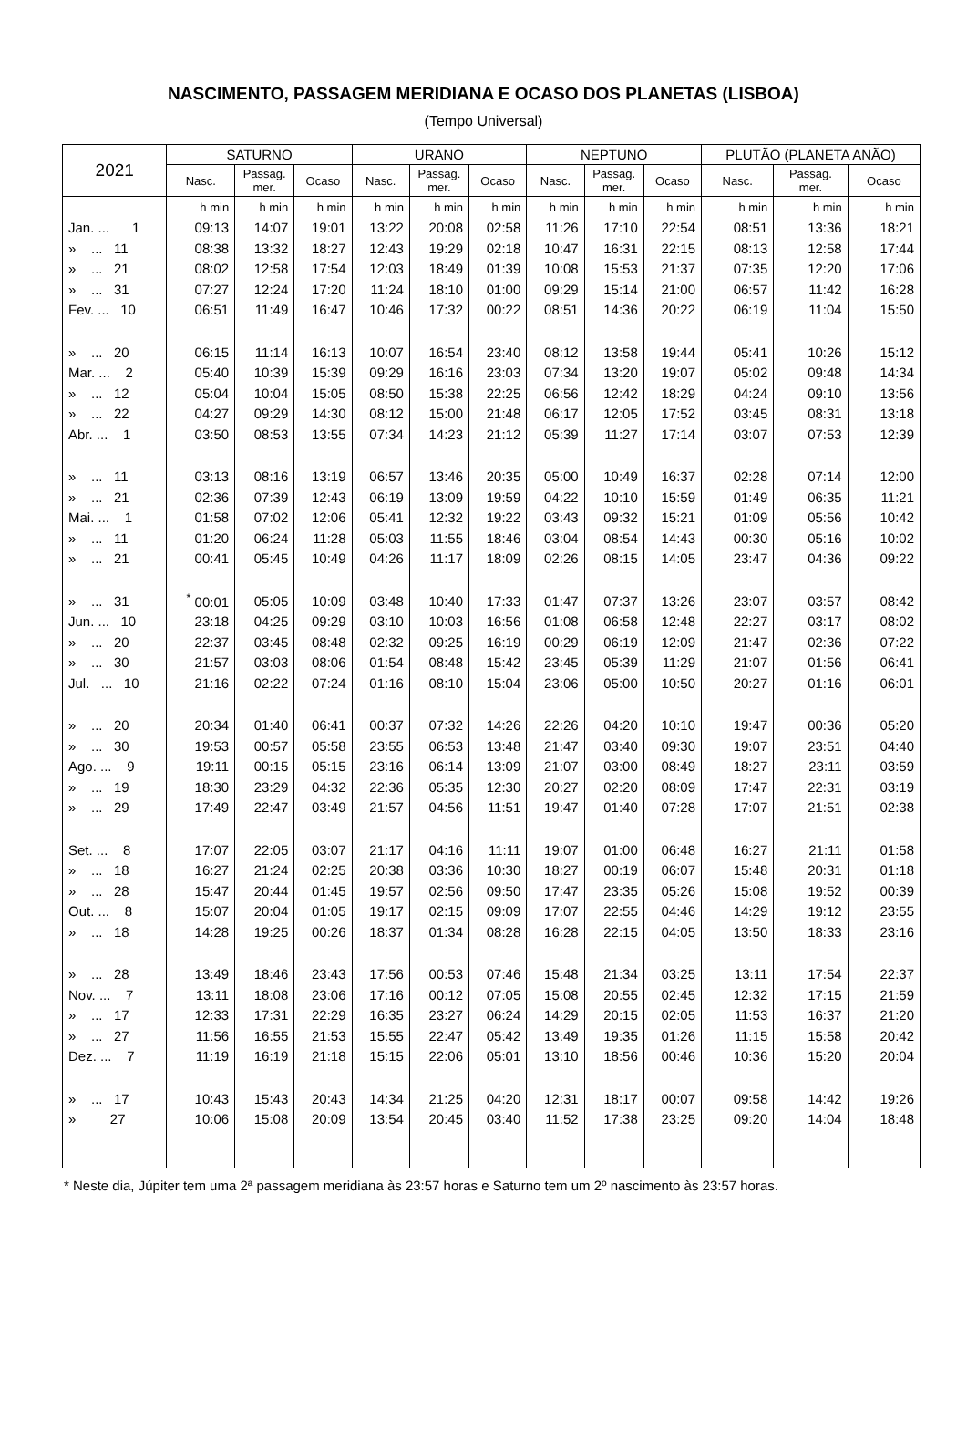NASCIMENTO, PASSAGEM MERIDIANA E OCASO DOS PLANETAS (LISBOA)
(Tempo Universal)
| 2021 | SATURNO | | | URANO | | | NEPTUNO | | | PLUTÃO (PLANETA ANÃO) | | |
| --- | --- | --- | --- | --- | --- | --- | --- | --- | --- | --- | --- | --- |
| | Nasc. | Passag. mer. | Ocaso | Nasc. | Passag. mer. | Ocaso | Nasc. | Passag. mer. | Ocaso | Nasc. | Passag. mer. | Ocaso |
| | h min | h min | h min | h min | h min | h min | h min | h min | h min | h min | h min | h min |
| Jan. ... 1 | 09:13 | 14:07 | 19:01 | 13:22 | 20:08 | 02:58 | 11:26 | 17:10 | 22:54 | 08:51 | 13:36 | 18:21 |
| » ... 11 | 08:38 | 13:32 | 18:27 | 12:43 | 19:29 | 02:18 | 10:47 | 16:31 | 22:15 | 08:13 | 12:58 | 17:44 |
| » ... 21 | 08:02 | 12:58 | 17:54 | 12:03 | 18:49 | 01:39 | 10:08 | 15:53 | 21:37 | 07:35 | 12:20 | 17:06 |
| » ... 31 | 07:27 | 12:24 | 17:20 | 11:24 | 18:10 | 01:00 | 09:29 | 15:14 | 21:00 | 06:57 | 11:42 | 16:28 |
| Fev. ... 10 | 06:51 | 11:49 | 16:47 | 10:46 | 17:32 | 00:22 | 08:51 | 14:36 | 20:22 | 06:19 | 11:04 | 15:50 |
| » ... 20 | 06:15 | 11:14 | 16:13 | 10:07 | 16:54 | 23:40 | 08:12 | 13:58 | 19:44 | 05:41 | 10:26 | 15:12 |
| Mar. ... 2 | 05:40 | 10:39 | 15:39 | 09:29 | 16:16 | 23:03 | 07:34 | 13:20 | 19:07 | 05:02 | 09:48 | 14:34 |
| » ... 12 | 05:04 | 10:04 | 15:05 | 08:50 | 15:38 | 22:25 | 06:56 | 12:42 | 18:29 | 04:24 | 09:10 | 13:56 |
| » ... 22 | 04:27 | 09:29 | 14:30 | 08:12 | 15:00 | 21:48 | 06:17 | 12:05 | 17:52 | 03:45 | 08:31 | 13:18 |
| Abr. ... 1 | 03:50 | 08:53 | 13:55 | 07:34 | 14:23 | 21:12 | 05:39 | 11:27 | 17:14 | 03:07 | 07:53 | 12:39 |
| » ... 11 | 03:13 | 08:16 | 13:19 | 06:57 | 13:46 | 20:35 | 05:00 | 10:49 | 16:37 | 02:28 | 07:14 | 12:00 |
| » ... 21 | 02:36 | 07:39 | 12:43 | 06:19 | 13:09 | 19:59 | 04:22 | 10:10 | 15:59 | 01:49 | 06:35 | 11:21 |
| Mai. ... 1 | 01:58 | 07:02 | 12:06 | 05:41 | 12:32 | 19:22 | 03:43 | 09:32 | 15:21 | 01:09 | 05:56 | 10:42 |
| » ... 11 | 01:20 | 06:24 | 11:28 | 05:03 | 11:55 | 18:46 | 03:04 | 08:54 | 14:43 | 00:30 | 05:16 | 10:02 |
| » ... 21 | 00:41 | 05:45 | 10:49 | 04:26 | 11:17 | 18:09 | 02:26 | 08:15 | 14:05 | 23:47 | 04:36 | 09:22 |
| » ... 31 | <sup>*</sup> 00:01 | 05:05 | 10:09 | 03:48 | 10:40 | 17:33 | 01:47 | 07:37 | 13:26 | 23:07 | 03:57 | 08:42 |
| Jun. ... 10 | 23:18 | 04:25 | 09:29 | 03:10 | 10:03 | 16:56 | 01:08 | 06:58 | 12:48 | 22:27 | 03:17 | 08:02 |
| » ... 20 | 22:37 | 03:45 | 08:48 | 02:32 | 09:25 | 16:19 | 00:29 | 06:19 | 12:09 | 21:47 | 02:36 | 07:22 |
| » ... 30 | 21:57 | 03:03 | 08:06 | 01:54 | 08:48 | 15:42 | 23:45 | 05:39 | 11:29 | 21:07 | 01:56 | 06:41 |
| Jul. ... 10 | 21:16 | 02:22 | 07:24 | 01:16 | 08:10 | 15:04 | 23:06 | 05:00 | 10:50 | 20:27 | 01:16 | 06:01 |
| » ... 20 | 20:34 | 01:40 | 06:41 | 00:37 | 07:32 | 14:26 | 22:26 | 04:20 | 10:10 | 19:47 | 00:36 | 05:20 |
| » ... 30 | 19:53 | 00:57 | 05:58 | 23:55 | 06:53 | 13:48 | 21:47 | 03:40 | 09:30 | 19:07 | 23:51 | 04:40 |
| Ago. ... 9 | 19:11 | 00:15 | 05:15 | 23:16 | 06:14 | 13:09 | 21:07 | 03:00 | 08:49 | 18:27 | 23:11 | 03:59 |
| » ... 19 | 18:30 | 23:29 | 04:32 | 22:36 | 05:35 | 12:30 | 20:27 | 02:20 | 08:09 | 17:47 | 22:31 | 03:19 |
| » ... 29 | 17:49 | 22:47 | 03:49 | 21:57 | 04:56 | 11:51 | 19:47 | 01:40 | 07:28 | 17:07 | 21:51 | 02:38 |
| Set. ... 8 | 17:07 | 22:05 | 03:07 | 21:17 | 04:16 | 11:11 | 19:07 | 01:00 | 06:48 | 16:27 | 21:11 | 01:58 |
| » ... 18 | 16:27 | 21:24 | 02:25 | 20:38 | 03:36 | 10:30 | 18:27 | 00:19 | 06:07 | 15:48 | 20:31 | 01:18 |
| » ... 28 | 15:47 | 20:44 | 01:45 | 19:57 | 02:56 | 09:50 | 17:47 | 23:35 | 05:26 | 15:08 | 19:52 | 00:39 |
| Out. ... 8 | 15:07 | 20:04 | 01:05 | 19:17 | 02:15 | 09:09 | 17:07 | 22:55 | 04:46 | 14:29 | 19:12 | 23:55 |
| » ... 18 | 14:28 | 19:25 | 00:26 | 18:37 | 01:34 | 08:28 | 16:28 | 22:15 | 04:05 | 13:50 | 18:33 | 23:16 |
| » ... 28 | 13:49 | 18:46 | 23:43 | 17:56 | 00:53 | 07:46 | 15:48 | 21:34 | 03:25 | 13:11 | 17:54 | 22:37 |
| Nov. ... 7 | 13:11 | 18:08 | 23:06 | 17:16 | 00:12 | 07:05 | 15:08 | 20:55 | 02:45 | 12:32 | 17:15 | 21:59 |
| » ... 17 | 12:33 | 17:31 | 22:29 | 16:35 | 23:27 | 06:24 | 14:29 | 20:15 | 02:05 | 11:53 | 16:37 | 21:20 |
| » ... 27 | 11:56 | 16:55 | 21:53 | 15:55 | 22:47 | 05:42 | 13:49 | 19:35 | 01:26 | 11:15 | 15:58 | 20:42 |
| Dez. ... 7 | 11:19 | 16:19 | 21:18 | 15:15 | 22:06 | 05:01 | 13:10 | 18:56 | 00:46 | 10:36 | 15:20 | 20:04 |
| » ... 17 | 10:43 | 15:43 | 20:43 | 14:34 | 21:25 | 04:20 | 12:31 | 18:17 | 00:07 | 09:58 | 14:42 | 19:26 |
| » 27 | 10:06 | 15:08 | 20:09 | 13:54 | 20:45 | 03:40 | 11:52 | 17:38 | 23:25 | 09:20 | 14:04 | 18:48 |
* Neste dia, Júpiter tem uma 2ª passagem meridiana às 23:57 horas e Saturno tem um 2º nascimento às 23:57 horas.